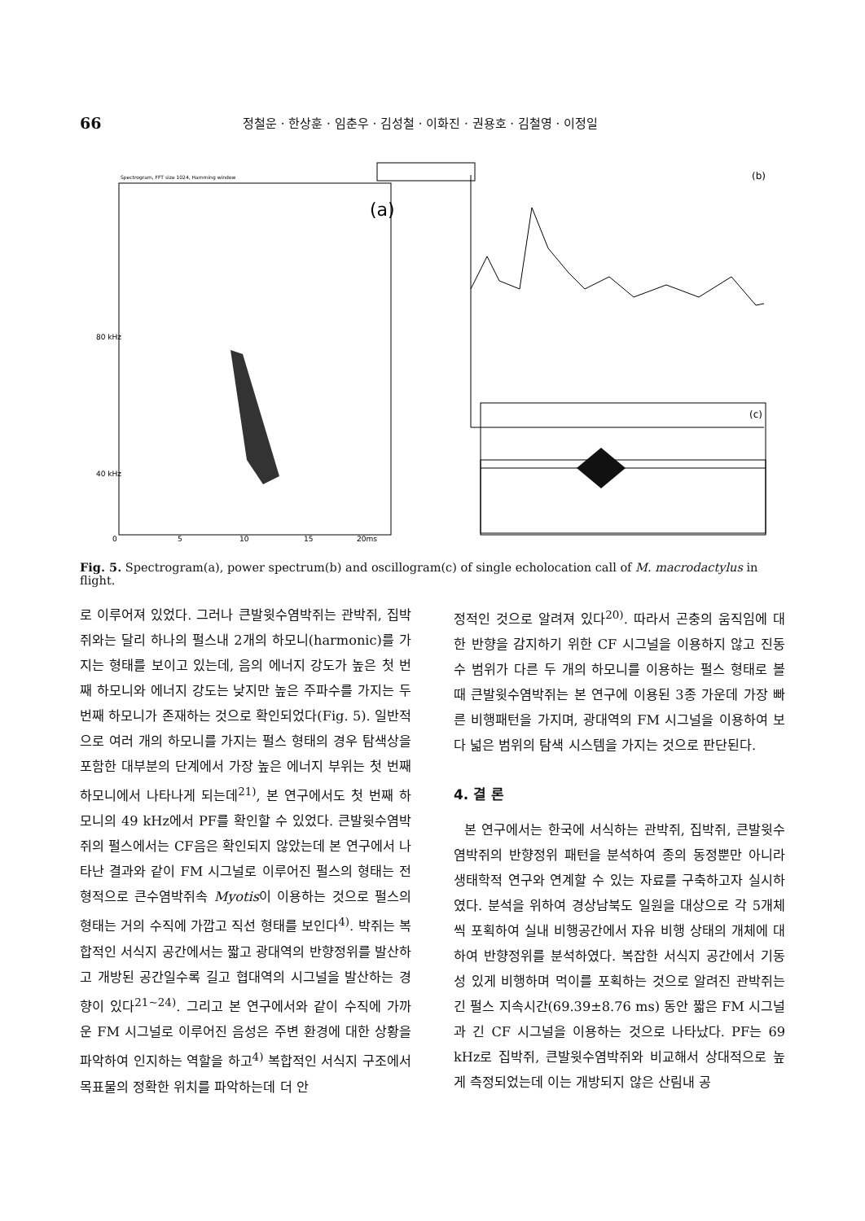66 정철운 · 한상훈 · 임춘우 · 김성철 · 이화진 · 권용호 · 김철영 · 이정일
(a)
Spectrogram, FFT size 1024, Hamming window
0
5
10
15
20ms
80 kHz
40 kHz
(b)
(c)
Fig. 5. Spectrogram(a), power spectrum(b) and oscillogram(c) of single echolocation call of M. macrodactylus in flight.
로 이루어져 있었다. 그러나 큰발윗수염박쥐는 관박쥐, 집박쥐와는 달리 하나의 펄스내 2개의 하모니(harmonic)를 가지는 형태를 보이고 있는데, 음의 에너지 강도가 높은 첫 번째 하모니와 에너지 강도는 낮지만 높은 주파수를 가지는 두 번째 하모니가 존재하는 것으로 확인되었다(Fig. 5). 일반적으로 여러 개의 하모니를 가지는 펄스 형태의 경우 탐색상을 포함한 대부분의 단계에서 가장 높은 에너지 부위는 첫 번째 하모니에서 나타나게 되는데<sup>21)</sup>, 본 연구에서도 첫 번째 하모니의 49 kHz에서 PF를 확인할 수 있었다. 큰발윗수염박쥐의 펄스에서는 CF음은 확인되지 않았는데 본 연구에서 나타난 결과와 같이 FM 시그널로 이루어진 펄스의 형태는 전형적으로 큰수염박쥐속 Myotis이 이용하는 것으로 펄스의 형태는 거의 수직에 가깝고 직선 형태를 보인다<sup>4)</sup>. 박쥐는 복합적인 서식지 공간에서는 짧고 광대역의 반향정위를 발산하고 개방된 공간일수록 길고 협대역의 시그널을 발산하는 경향이 있다<sup>21~24)</sup>. 그리고 본 연구에서와 같이 수직에 가까운 FM 시그널로 이루어진 음성은 주변 환경에 대한 상황을 파악하여 인지하는 역할을 하고<sup>4)</sup> 복합적인 서식지 구조에서 목표물의 정확한 위치를 파악하는데 더 안
정적인 것으로 알려져 있다<sup>20)</sup>. 따라서 곤충의 움직임에 대한 반향을 감지하기 위한 CF 시그널을 이용하지 않고 진동수 범위가 다른 두 개의 하모니를 이용하는 펄스 형태로 볼 때 큰발윗수염박쥐는 본 연구에 이용된 3종 가운데 가장 빠른 비행패턴을 가지며, 광대역의 FM 시그널을 이용하여 보다 넓은 범위의 탐색 시스템을 가지는 것으로 판단된다.
4. 결 론
본 연구에서는 한국에 서식하는 관박쥐, 집박쥐, 큰발윗수염박쥐의 반향정위 패턴을 분석하여 종의 동정뿐만 아니라 생태학적 연구와 연계할 수 있는 자료를 구축하고자 실시하였다. 분석을 위하여 경상남북도 일원을 대상으로 각 5개체씩 포획하여 실내 비행공간에서 자유 비행 상태의 개체에 대하여 반향정위를 분석하였다. 복잡한 서식지 공간에서 기동성 있게 비행하며 먹이를 포획하는 것으로 알려진 관박쥐는 긴 펄스 지속시간(69.39±8.76 ms) 동안 짧은 FM 시그널과 긴 CF 시그널을 이용하는 것으로 나타났다. PF는 69 kHz로 집박쥐, 큰발윗수염박쥐와 비교해서 상대적으로 높게 측정되었는데 이는 개방되지 않은 산림내 공